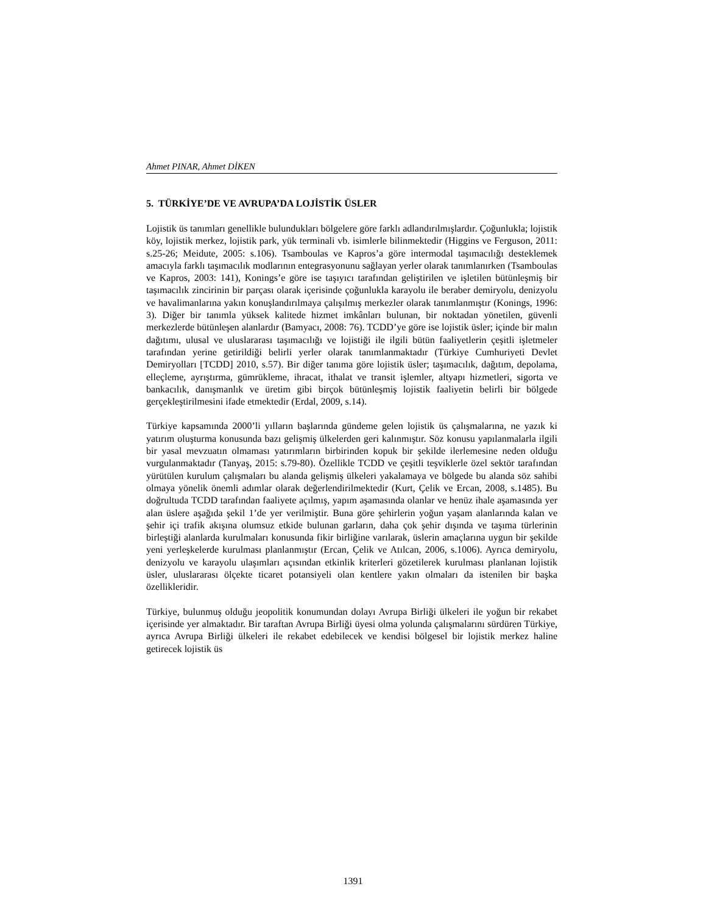Ahmet PINAR, Ahmet DİKEN
5. TÜRKİYE’DE VE AVRUPA’DA LOJİSTİK ÜSLER
Lojistik üs tanımları genellikle bulundukları bölgelere göre farklı adlandırılmışlardır. Çoğunlukla; lojistik köy, lojistik merkez, lojistik park, yük terminali vb. isimlerle bilinmektedir (Higgins ve Ferguson, 2011: s.25-26; Meidute, 2005: s.106). Tsamboulas ve Kapros’a göre intermodal taşımacılığı desteklemek amacıyla farklı taşımacılık modlarının entegrasyonunu sağlayan yerler olarak tanımlanırken (Tsamboulas ve Kapros, 2003: 141), Konings’e göre ise taşıyıcı tarafından geliştirilen ve işletilen bütünleşmiş bir taşımacılık zincirinin bir parçası olarak içerisinde çoğunlukla karayolu ile beraber demiryolu, denizyolu ve havalimanlarına yakın konuşlandırılmaya çalışılmış merkezler olarak tanımlanmıştır (Konings, 1996: 3). Diğer bir tanımla yüksek kalitede hizmet imkânları bulunan, bir noktadan yönetilen, güvenli merkezlerde bütünleşen alanlardır (Bamyacı, 2008: 76). TCDD’ye göre ise lojistik üsler; içinde bir malın dağıtımı, ulusal ve uluslararası taşımacılığı ve lojistiği ile ilgili bütün faaliyetlerin çeşitli işletmeler tarafından yerine getirildiği belirli yerler olarak tanımlanmaktadır (Türkiye Cumhuriyeti Devlet Demiryolları [TCDD] 2010, s.57). Bir diğer tanıma göre lojistik üsler; taşımacılık, dağıtım, depolama, elleçleme, ayrıştırma, gümrükleme, ihracat, ithalat ve transit işlemler, altyapı hizmetleri, sigorta ve bankacılık, danışmanlık ve üretim gibi birçok bütünleşmiş lojistik faaliyetin belirli bir bölgede gerçekleştirilmesini ifade etmektedir (Erdal, 2009, s.14).
Türkiye kapsamında 2000’li yılların başlarında gündeme gelen lojistik üs çalışmalarına, ne yazık ki yatırım oluşturma konusunda bazı gelişmiş ülkelerden geri kalınmıştır. Söz konusu yapılanmalarla ilgili bir yasal mevzuatın olmaması yatırımların birbirinden kopuk bir şekilde ilerlemesine neden olduğu vurgulanmaktadır (Tanyaş, 2015: s.79-80). Özellikle TCDD ve çeşitli teşviklerle özel sektör tarafından yürütülen kurulum çalışmaları bu alanda gelişmiş ülkeleri yakalamaya ve bölgede bu alanda söz sahibi olmaya yönelik önemli adımlar olarak değerlendirilmektedir (Kurt, Çelik ve Ercan, 2008, s.1485). Bu doğrultuda TCDD tarafından faaliyete açılmış, yapım aşamasında olanlar ve henüz ihale aşamasında yer alan üslere aşağıda şekil 1’de yer verilmiştir. Buna göre şehirlerin yoğun yaşam alanlarında kalan ve şehir içi trafik akışına olumsuz etkide bulunan garların, daha çok şehir dışında ve taşıma türlerinin birleştiği alanlarda kurulmaları konusunda fikir birliğine varılarak, üslerin amaçlarına uygun bir şekilde yeni yerleşkelerde kurulması planlanmıştır (Ercan, Çelik ve Atılcan, 2006, s.1006). Ayrıca demiryolu, denizyolu ve karayolu ulaşımları açısından etkinlik kriterleri gözetilerek kurulması planlanan lojistik üsler, uluslararası ölçekte ticaret potansiyeli olan kentlere yakın olmaları da istenilen bir başka özellikleridir.
Türkiye, bulunmuş olduğu jeopolitik konumundan dolayı Avrupa Birliği ülkeleri ile yoğun bir rekabet içerisinde yer almaktadır. Bir taraftan Avrupa Birliği üyesi olma yolunda çalışmalarını sürdüren Türkiye, ayrıca Avrupa Birliği ülkeleri ile rekabet edebilecek ve kendisi bölgesel bir lojistik merkez haline getirecek lojistik üs
1391